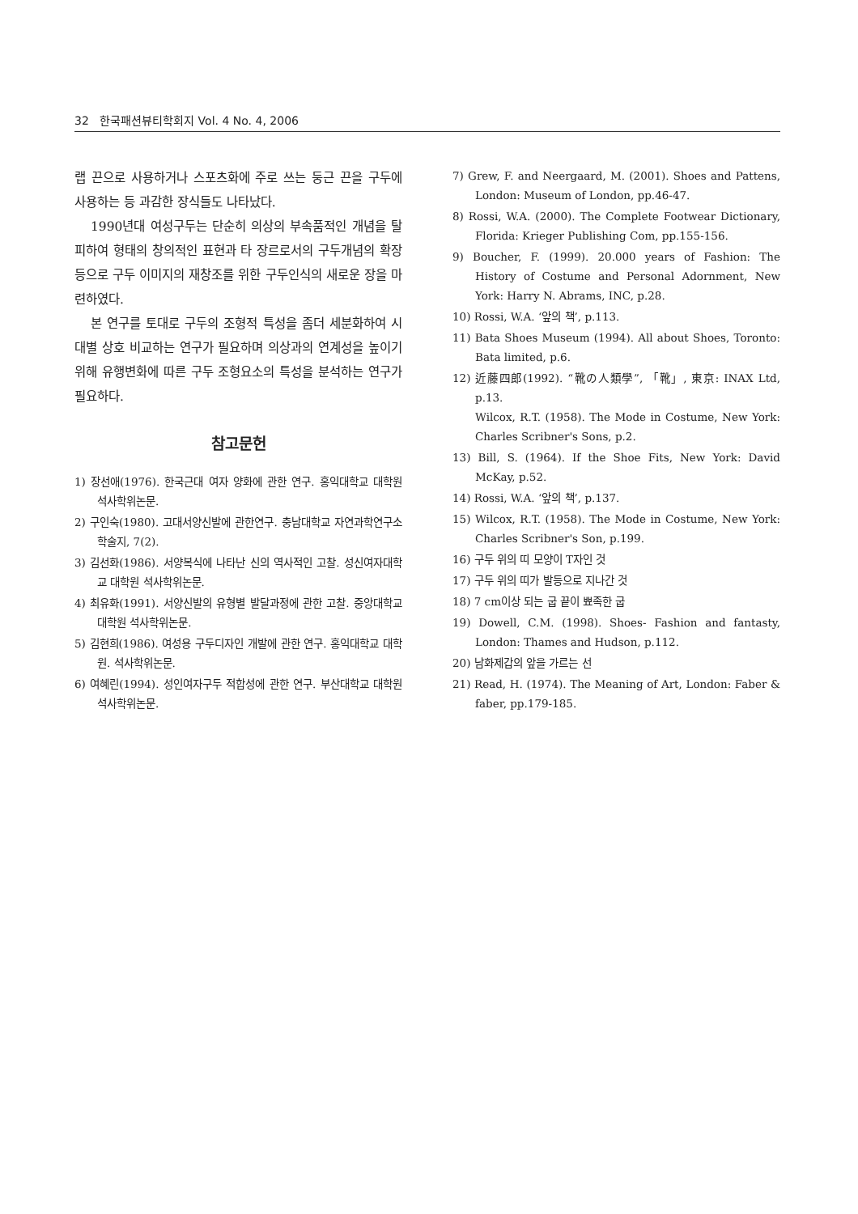32 한국패션뷰티학회지 Vol. 4 No. 4, 2006
랩 끈으로 사용하거나 스포츠화에 주로 쓰는 둥근 끈을 구두에 사용하는 등 과감한 장식들도 나타났다.
1990년대 여성구두는 단순히 의상의 부속품적인 개념을 탈피하여 형태의 창의적인 표현과 타 장르로서의 구두개념의 확장 등으로 구두 이미지의 재창조를 위한 구두인식의 새로운 장을 마련하였다.
본 연구를 토대로 구두의 조형적 특성을 좀더 세분화하여 시대별 상호 비교하는 연구가 필요하며 의상과의 연계성을 높이기 위해 유행변화에 따른 구두 조형요소의 특성을 분석하는 연구가 필요하다.
참고문헌
1) 장선애(1976). 한국근대 여자 양화에 관한 연구. 홍익대학교 대학원 석사학위논문.
2) 구인숙(1980). 고대서양신발에 관한연구. 충남대학교 자연과학연구소 학술지, 7(2).
3) 김선화(1986). 서양복식에 나타난 신의 역사적인 고찰. 성신여자대학교 대학원 석사학위논문.
4) 최유화(1991). 서양신발의 유형별 발달과정에 관한 고찰. 중앙대학교 대학원 석사학위논문.
5) 김현희(1986). 여성용 구두디자인 개발에 관한 연구. 홍익대학교 대학원. 석사학위논문.
6) 여혜린(1994). 성인여자구두 적합성에 관한 연구. 부산대학교 대학원 석사학위논문.
7) Grew, F. and Neergaard, M. (2001). Shoes and Pattens, London: Museum of London, pp.46-47.
8) Rossi, W.A. (2000). The Complete Footwear Dictionary, Florida: Krieger Publishing Com, pp.155-156.
9) Boucher, F. (1999). 20.000 years of Fashion: The History of Costume and Personal Adornment, New York: Harry N. Abrams, INC, p.28.
10) Rossi, W.A. ‘앞의 책’, p.113.
11) Bata Shoes Museum (1994). All about Shoes, Toronto: Bata limited, p.6.
12) 近藤四郎(1992). “靴の人類學”, 「靴」, 東京: INAX Ltd, p.13.
Wilcox, R.T. (1958). The Mode in Costume, New York: Charles Scribner's Sons, p.2.
13) Bill, S. (1964). If the Shoe Fits, New York: David McKay, p.52.
14) Rossi, W.A. ‘앞의 책’, p.137.
15) Wilcox, R.T. (1958). The Mode in Costume, New York: Charles Scribner's Son, p.199.
16) 구두 위의 띠 모양이 T자인 것
17) 구두 위의 띠가 발등으로 지나간 것
18) 7 cm이상 되는 굽 끝이 뾰족한 굽
19) Dowell, C.M. (1998). Shoes- Fashion and fantasty, London: Thames and Hudson, p.112.
20) 남화제갑의 앞을 가르는 선
21) Read, H. (1974). The Meaning of Art, London: Faber & faber, pp.179-185.